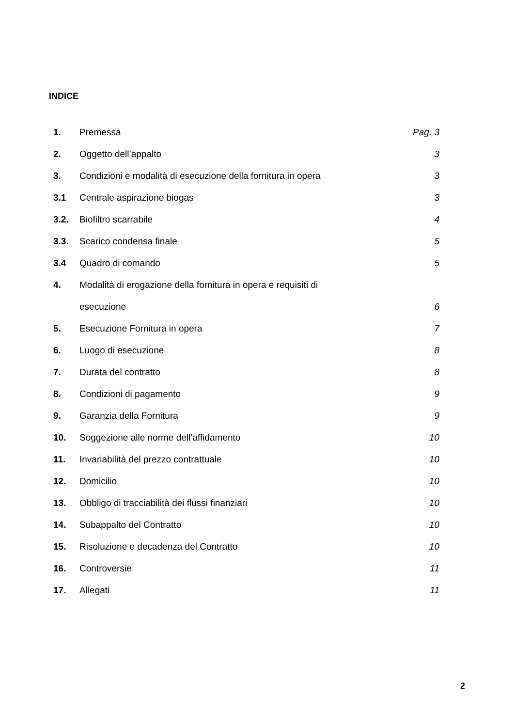INDICE
| 1. | Premessa | Pag. 3 |
| 2. | Oggetto dell’appalto | 3 |
| 3. | Condizioni e modalità di esecuzione della fornitura in opera | 3 |
| 3.1 | Centrale aspirazione biogas | 3 |
| 3.2. | Biofiltro scarrabile | 4 |
| 3.3. | Scarico condensa finale | 5 |
| 3.4 | Quadro di comando | 5 |
| 4. | Modalità di erogazione della fornitura in opera e requisiti di | |
| | esecuzione | 6 |
| 5. | Esecuzione Fornitura in opera | 7 |
| 6. | Luogo di esecuzione | 8 |
| 7. | Durata del contratto | 8 |
| 8. | Condizioni di pagamento | 9 |
| 9. | Garanzia della Fornitura | 9 |
| 10. | Soggezione alle norme dell’affidamento | 10 |
| 11. | Invariabilità del prezzo contrattuale | 10 |
| 12. | Domicilio | 10 |
| 13. | Obbligo di tracciabilità dei flussi finanziari | 10 |
| 14. | Subappalto del Contratto | 10 |
| 15. | Risoluzione e decadenza del Contratto | 10 |
| 16. | Controversie | 11 |
| 17. | Allegati | 11 |
2